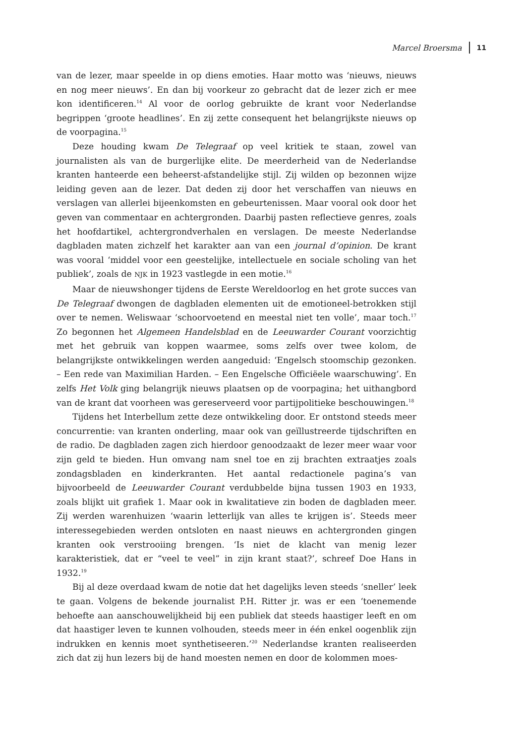Marcel Broersma 11
van de lezer, maar speelde in op diens emoties. Haar motto was ‘nieuws, nieuws en nog meer nieuws’. En dan bij voorkeur zo gebracht dat de lezer zich er mee kon identificeren.<sup>14</sup> Al voor de oorlog gebruikte de krant voor Nederlandse begrippen ‘groote headlines’. En zij zette consequent het belangrijkste nieuws op de voorpagina.<sup>15</sup>
Deze houding kwam De Telegraaf op veel kritiek te staan, zowel van journalisten als van de burgerlijke elite. De meerderheid van de Nederlandse kranten hanteerde een beheerst-afstandelijke stijl. Zij wilden op bezonnen wijze leiding geven aan de lezer. Dat deden zij door het verschaffen van nieuws en verslagen van allerlei bijeenkomsten en gebeurtenissen. Maar vooral ook door het geven van commentaar en achtergronden. Daarbij pasten reflectieve genres, zoals het hoofdartikel, achtergrondverhalen en verslagen. De meeste Nederlandse dagbladen maten zichzelf het karakter aan van een journal d’opinion. De krant was vooral ‘middel voor een geestelijke, intellectuele en sociale scholing van het publiek’, zoals de NJK in 1923 vastlegde in een motie.<sup>16</sup>
Maar de nieuwshonger tijdens de Eerste Wereldoorlog en het grote succes van De Telegraaf dwongen de dagbladen elementen uit de emotioneel-betrokken stijl over te nemen. Weliswaar ‘schoorvoetend en meestal niet ten volle’, maar toch.<sup>17</sup> Zo begonnen het Algemeen Handelsblad en de Leeuwarder Courant voorzichtig met het gebruik van koppen waarmee, soms zelfs over twee kolom, de belangrijkste ontwikkelingen werden aangeduid: ‘Engelsch stoomschip gezonken. – Een rede van Maximilian Harden. – Een Engelsche Officiëele waarschuwing’. En zelfs Het Volk ging belangrijk nieuws plaatsen op de voorpagina; het uithangbord van de krant dat voorheen was gereserveerd voor partijpolitieke beschouwingen.<sup>18</sup>
Tijdens het Interbellum zette deze ontwikkeling door. Er ontstond steeds meer concurrentie: van kranten onderling, maar ook van geïllustreerde tijdschriften en de radio. De dagbladen zagen zich hierdoor genoodzaakt de lezer meer waar voor zijn geld te bieden. Hun omvang nam snel toe en zij brachten extraatjes zoals zondagsbladen en kinderkranten. Het aantal redactionele pagina’s van bijvoorbeeld de Leeuwarder Courant verdubbelde bijna tussen 1903 en 1933, zoals blijkt uit grafiek 1. Maar ook in kwalitatieve zin boden de dagbladen meer. Zij werden warenhuizen ‘waarin letterlijk van alles te krijgen is’. Steeds meer interessegebieden werden ontsloten en naast nieuws en achtergronden gingen kranten ook verstrooiing brengen. ‘Is niet de klacht van menig lezer karakteristiek, dat er “veel te veel” in zijn krant staat?’, schreef Doe Hans in 1932.<sup>19</sup>
Bij al deze overdaad kwam de notie dat het dagelijks leven steeds ‘sneller’ leek te gaan. Volgens de bekende journalist P.H. Ritter jr. was er een ‘toenemende behoefte aan aanschouwelijkheid bij een publiek dat steeds haastiger leeft en om dat haastiger leven te kunnen volhouden, steeds meer in één enkel oogenblik zijn indrukken en kennis moet synthetiseeren.’<sup>20</sup> Nederlandse kranten realiseerden zich dat zij hun lezers bij de hand moesten nemen en door de kolommen moes-